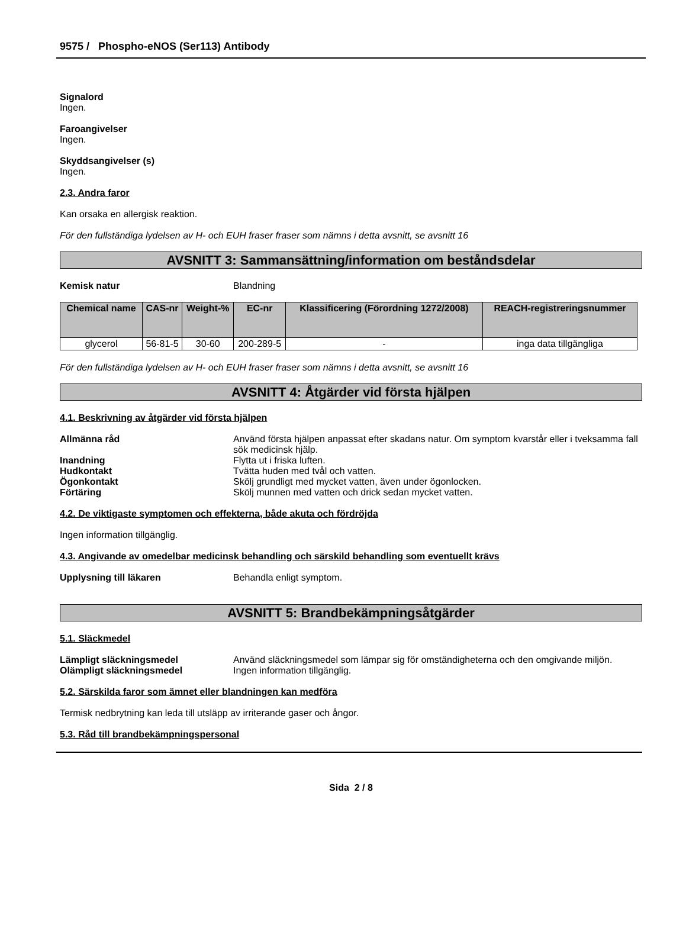9575 / Phospho-eNOS (Ser113) Antibody
Signalord
Ingen.
Faroangivelser
Ingen.
Skyddsangivelser (s)
Ingen.
2.3. Andra faror
Kan orsaka en allergisk reaktion.
För den fullständiga lydelsen av H- och EUH fraser fraser som nämns i detta avsnitt, se avsnitt 16
AVSNITT 3: Sammansättning/information om beståndsdelar
Kemisk natur Blandning
| Chemical name | CAS-nr | Weight-% | EC-nr | Klassificering (Förordning 1272/2008) | REACH-registreringsnummer |
| --- | --- | --- | --- | --- | --- |
| glycerol | 56-81-5 | 30-60 | 200-289-5 | - | inga data tillgängliga |
För den fullständiga lydelsen av H- och EUH fraser fraser som nämns i detta avsnitt, se avsnitt 16
AVSNITT 4: Åtgärder vid första hjälpen
4.1. Beskrivning av åtgärder vid första hjälpen
Allmänna råd Använd första hjälpen anpassat efter skadans natur. Om symptom kvarstår eller i tveksamma fall sök medicinsk hjälp.
Inandning Flytta ut i friska luften.
Hudkontakt Tvätta huden med tvål och vatten.
Ögonkontakt Skölj grundligt med mycket vatten, även under ögonlocken.
Förtäring Skölj munnen med vatten och drick sedan mycket vatten.
4.2. De viktigaste symptomen och effekterna, både akuta och fördröjda
Ingen information tillgänglig.
4.3. Angivande av omedelbar medicinsk behandling och särskild behandling som eventuellt krävs
Upplysning till läkaren Behandla enligt symptom.
AVSNITT 5: Brandbekämpningsåtgärder
5.1. Släckmedel
Lämpligt släckningsmedel Använd släckningsmedel som lämpar sig för omständigheterna och den omgivande miljön.
Olämpligt släckningsmedel Ingen information tillgänglig.
5.2. Särskilda faror som ämnet eller blandningen kan medföra
Termisk nedbrytning kan leda till utsläpp av irriterande gaser och ångor.
5.3. Råd till brandbekämpningspersonal
Sida 2 / 8